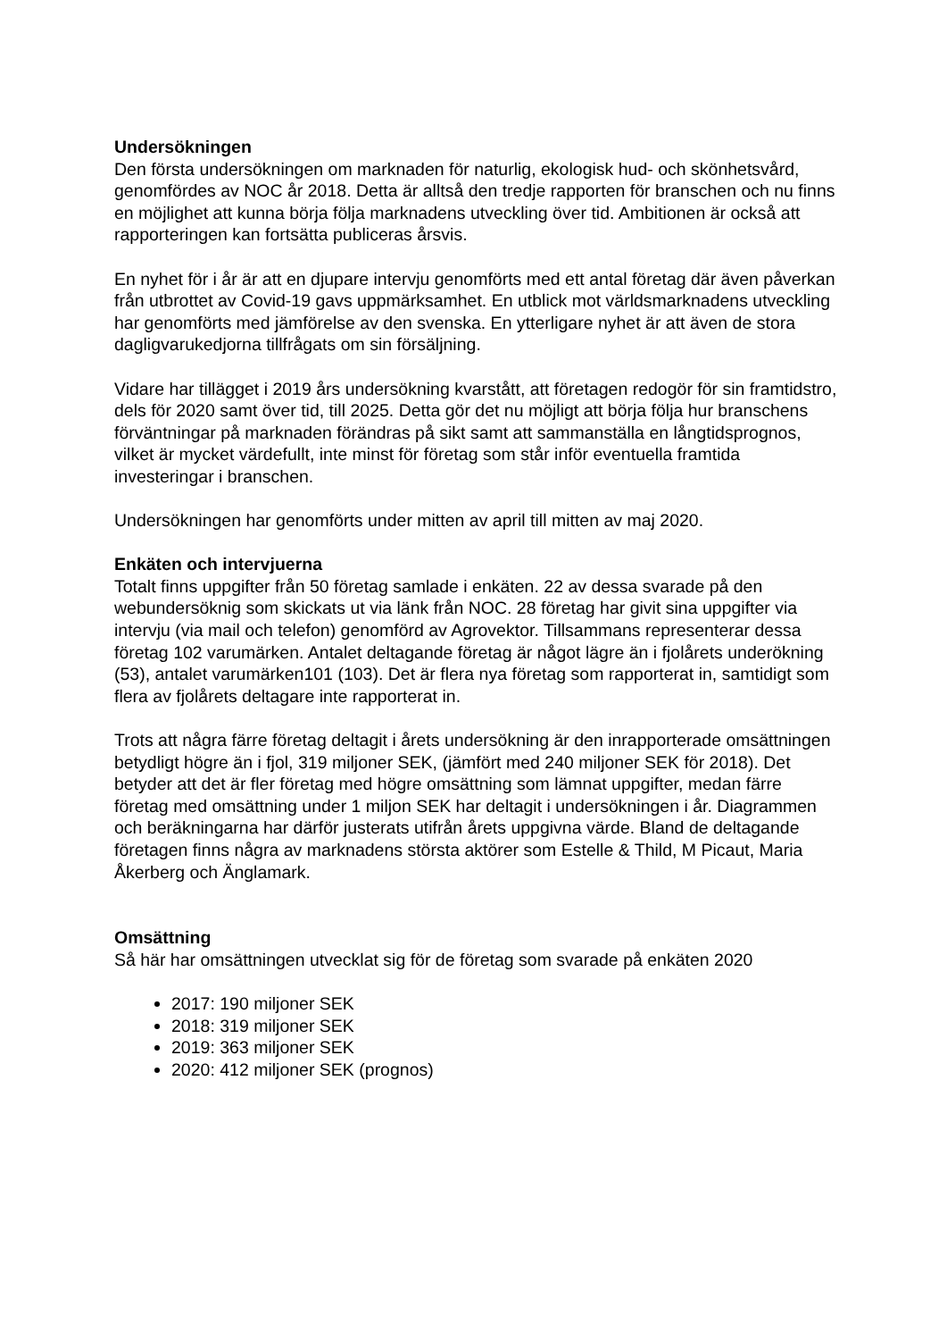Undersökningen
Den första undersökningen om marknaden för naturlig, ekologisk hud- och skönhetsvård, genomfördes av NOC år 2018. Detta är alltså den tredje rapporten för branschen och nu finns en möjlighet att kunna börja följa marknadens utveckling över tid. Ambitionen är också att rapporteringen kan fortsätta publiceras årsvis.
En nyhet för i år är att en djupare intervju genomförts med ett antal företag där även påverkan från utbrottet av Covid-19 gavs uppmärksamhet. En utblick mot världsmarknadens utveckling har genomförts med jämförelse av den svenska. En ytterligare nyhet är att även de stora dagligvarukedjorna tillfrågats om sin försäljning.
Vidare har tillägget i 2019 års undersökning kvarstått, att företagen redogör för sin framtidstro, dels för 2020 samt över tid, till 2025. Detta gör det nu möjligt att börja följa hur branschens förväntningar på marknaden förändras på sikt samt att sammanställa en långtidsprognos, vilket är mycket värdefullt, inte minst för företag som står inför eventuella framtida investeringar i branschen.
Undersökningen har genomförts under mitten av april till mitten av maj 2020.
Enkäten och intervjuerna
Totalt finns uppgifter från 50 företag samlade i enkäten. 22 av dessa svarade på den webundersöknig som skickats ut via länk från NOC. 28 företag har givit sina uppgifter via intervju (via mail och telefon) genomförd av Agrovektor. Tillsammans representerar dessa företag 102 varumärken. Antalet deltagande företag är något lägre än i fjolårets underökning (53), antalet varumärken101 (103). Det är flera nya företag som rapporterat in, samtidigt som flera av fjolårets deltagare inte rapporterat in.
Trots att några färre företag deltagit i årets undersökning är den inrapporterade omsättningen betydligt högre än i fjol, 319 miljoner SEK, (jämfört med 240 miljoner SEK för 2018). Det betyder att det är fler företag med högre omsättning som lämnat uppgifter, medan färre företag med omsättning under 1 miljon SEK har deltagit i undersökningen i år. Diagrammen och beräkningarna har därför justerats utifrån årets uppgivna värde. Bland de deltagande företagen finns några av marknadens största aktörer som Estelle & Thild, M Picaut, Maria Åkerberg och Änglamark.
Omsättning
Så här har omsättningen utvecklat sig för de företag som svarade på enkäten 2020
2017: 190 miljoner SEK
2018: 319 miljoner SEK
2019: 363 miljoner SEK
2020: 412 miljoner SEK (prognos)